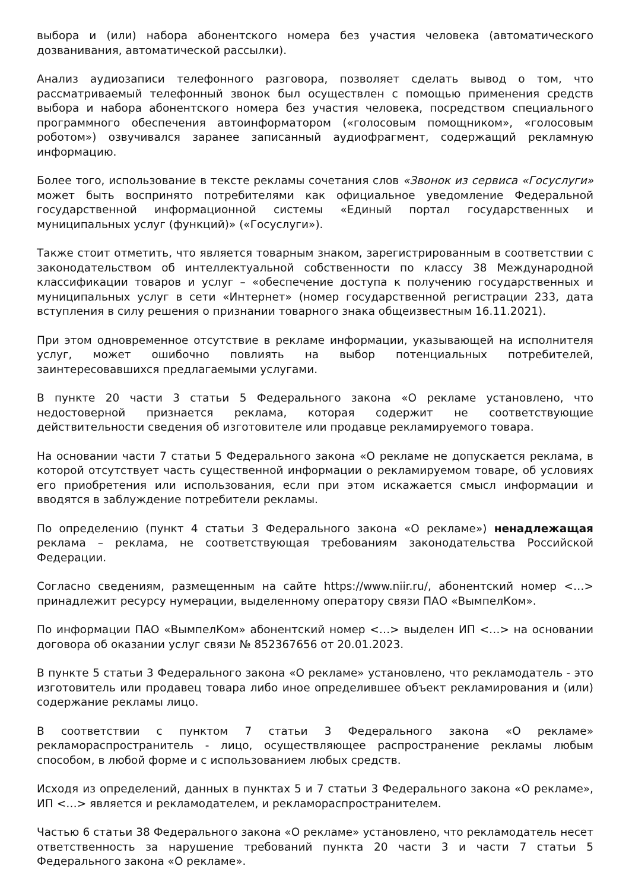выбора и (или) набора абонентского номера без участия человека (автоматического дозванивания, автоматической рассылки).
Анализ аудиозаписи телефонного разговора, позволяет сделать вывод о том, что рассматриваемый телефонный звонок был осуществлен с помощью применения средств выбора и набора абонентского номера без участия человека, посредством специального программного обеспечения автоинформатором («голосовым помощником», «голосовым роботом») озвучивался заранее записанный аудиофрагмент, содержащий рекламную информацию.
Более того, использование в тексте рекламы сочетания слов «Звонок из сервиса «Госуслуги» может быть воспринято потребителями как официальное уведомление Федеральной государственной информационной системы «Единый портал государственных и муниципальных услуг (функций)» («Госуслуги»).
Также стоит отметить, что является товарным знаком, зарегистрированным в соответствии с законодательством об интеллектуальной собственности по классу 38 Международной классификации товаров и услуг – «обеспечение доступа к получению государственных и муниципальных услуг в сети «Интернет» (номер государственной регистрации 233, дата вступления в силу решения о признании товарного знака общеизвестным 16.11.2021).
При этом одновременное отсутствие в рекламе информации, указывающей на исполнителя услуг, может ошибочно повлиять на выбор потенциальных потребителей, заинтересовавшихся предлагаемыми услугами.
В пункте 20 части 3 статьи 5 Федерального закона «О рекламе установлено, что недостоверной признается реклама, которая содержит не соответствующие действительности сведения об изготовителе или продавце рекламируемого товара.
На основании части 7 статьи 5 Федерального закона «О рекламе не допускается реклама, в которой отсутствует часть существенной информации о рекламируемом товаре, об условиях его приобретения или использования, если при этом искажается смысл информации и вводятся в заблуждение потребители рекламы.
По определению (пункт 4 статьи 3 Федерального закона «О рекламе») ненадлежащая реклама – реклама, не соответствующая требованиям законодательства Российской Федерации.
Согласно сведениям, размещенным на сайте https://www.niir.ru/, абонентский номер <…> принадлежит ресурсу нумерации, выделенному оператору связи ПАО «ВымпелКом».
По информации ПАО «ВымпелКом» абонентский номер <…> выделен ИП <…> на основании договора об оказании услуг связи № 852367656 от 20.01.2023.
В пункте 5 статьи 3 Федерального закона «О рекламе» установлено, что рекламодатель - это изготовитель или продавец товара либо иное определившее объект рекламирования и (или) содержание рекламы лицо.
В соответствии с пунктом 7 статьи 3 Федерального закона «О рекламе» рекламораспространитель - лицо, осуществляющее распространение рекламы любым способом, в любой форме и с использованием любых средств.
Исходя из определений, данных в пунктах 5 и 7 статьи 3 Федерального закона «О рекламе», ИП <…> является и рекламодателем, и рекламораспространителем.
Частью 6 статьи 38 Федерального закона «О рекламе» установлено, что рекламодатель несет ответственность за нарушение требований пункта 20 части 3 и части 7 статьи 5 Федерального закона «О рекламе».